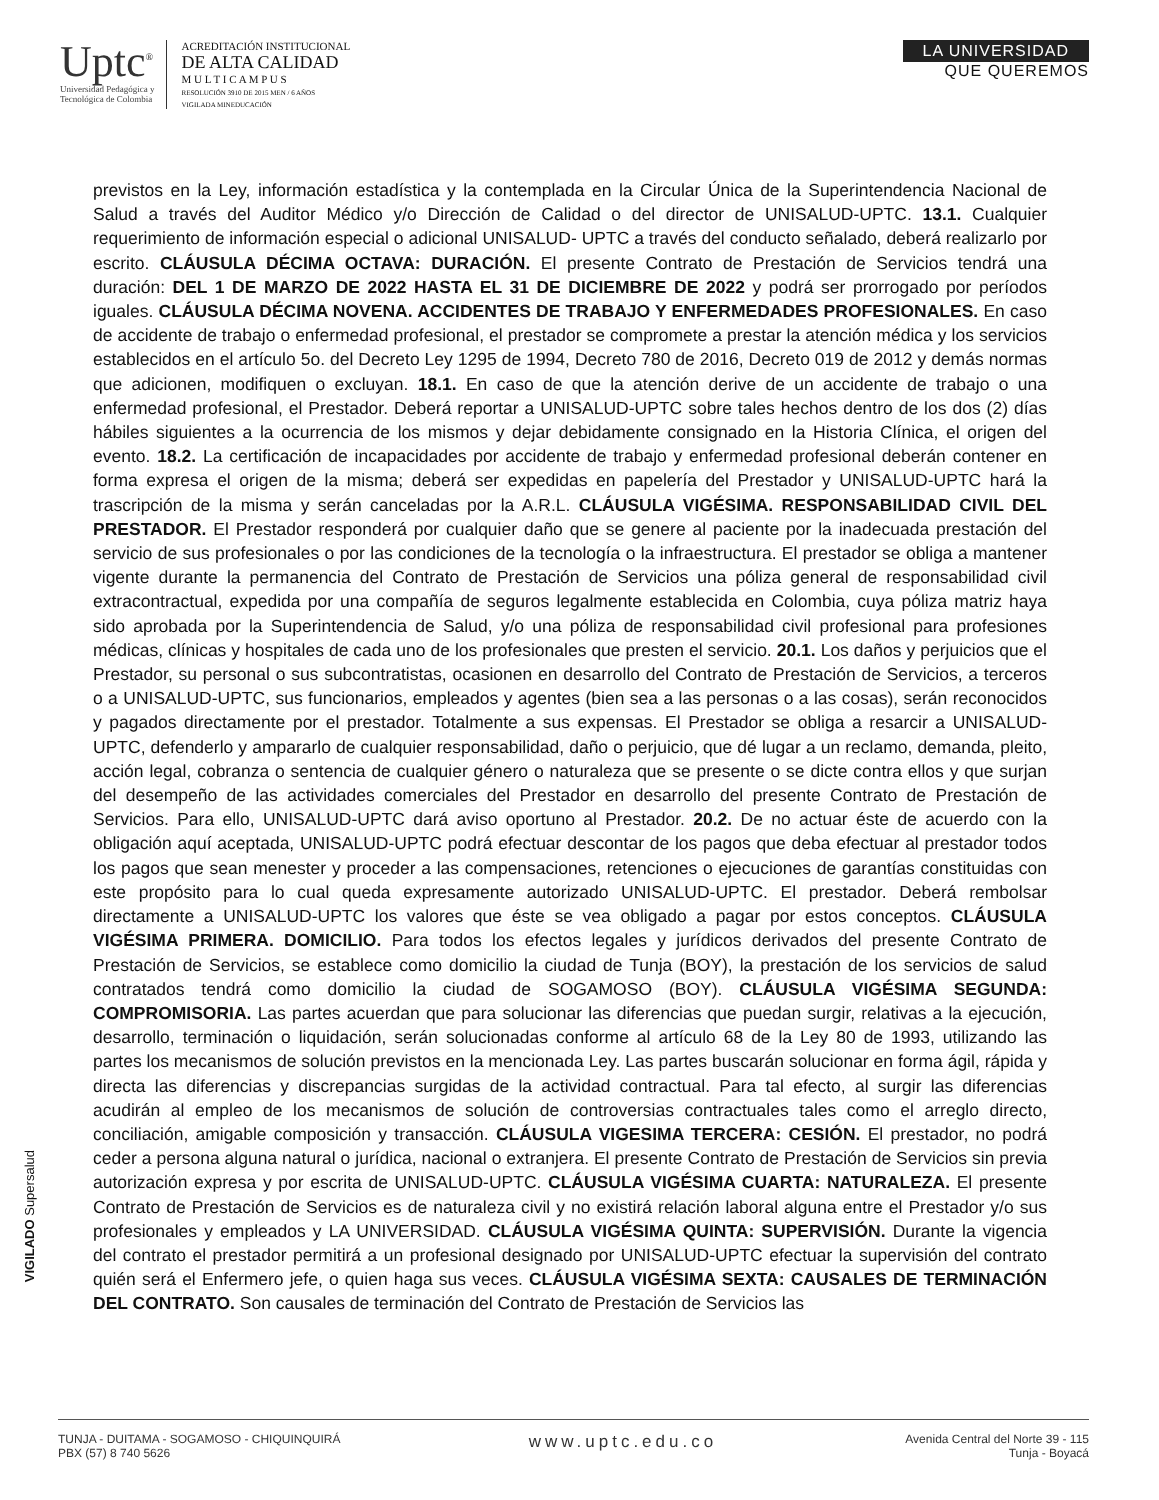Uptc<sup>®</sup>
Universidad Pedagógica y
Tecnológica de Colombia
ACREDITACIÓN INSTITUCIONAL
DE ALTA CALIDAD
M U L T I C A M P U S
RESOLUCIÓN 3910 DE 2015 MEN / 6 AÑOS
VIGILADA MINEDUCACIÓN
LA UNIVERSIDAD
QUE QUEREMOS
previstos en la Ley, información estadística y la contemplada en la Circular Única de la Superintendencia Nacional de Salud a través del Auditor Médico y/o Dirección de Calidad o del director de UNISALUD-UPTC. 13.1. Cualquier requerimiento de información especial o adicional UNISALUD- UPTC a través del conducto señalado, deberá realizarlo por escrito. CLÁUSULA DÉCIMA OCTAVA: DURACIÓN. El presente Contrato de Prestación de Servicios tendrá una duración: DEL 1 DE MARZO DE 2022 HASTA EL 31 DE DICIEMBRE DE 2022 y podrá ser prorrogado por períodos iguales. CLÁUSULA DÉCIMA NOVENA. ACCIDENTES DE TRABAJO Y ENFERMEDADES PROFESIONALES. En caso de accidente de trabajo o enfermedad profesional, el prestador se compromete a prestar la atención médica y los servicios establecidos en el artículo 5o. del Decreto Ley 1295 de 1994, Decreto 780 de 2016, Decreto 019 de 2012 y demás normas que adicionen, modifiquen o excluyan. 18.1. En caso de que la atención derive de un accidente de trabajo o una enfermedad profesional, el Prestador. Deberá reportar a UNISALUD-UPTC sobre tales hechos dentro de los dos (2) días hábiles siguientes a la ocurrencia de los mismos y dejar debidamente consignado en la Historia Clínica, el origen del evento. 18.2. La certificación de incapacidades por accidente de trabajo y enfermedad profesional deberán contener en forma expresa el origen de la misma; deberá ser expedidas en papelería del Prestador y UNISALUD-UPTC hará la trascripción de la misma y serán canceladas por la A.R.L. CLÁUSULA VIGÉSIMA. RESPONSABILIDAD CIVIL DEL PRESTADOR. El Prestador responderá por cualquier daño que se genere al paciente por la inadecuada prestación del servicio de sus profesionales o por las condiciones de la tecnología o la infraestructura. El prestador se obliga a mantener vigente durante la permanencia del Contrato de Prestación de Servicios una póliza general de responsabilidad civil extracontractual, expedida por una compañía de seguros legalmente establecida en Colombia, cuya póliza matriz haya sido aprobada por la Superintendencia de Salud, y/o una póliza de responsabilidad civil profesional para profesiones médicas, clínicas y hospitales de cada uno de los profesionales que presten el servicio. 20.1. Los daños y perjuicios que el Prestador, su personal o sus subcontratistas, ocasionen en desarrollo del Contrato de Prestación de Servicios, a terceros o a UNISALUD-UPTC, sus funcionarios, empleados y agentes (bien sea a las personas o a las cosas), serán reconocidos y pagados directamente por el prestador. Totalmente a sus expensas. El Prestador se obliga a resarcir a UNISALUD-UPTC, defenderlo y ampararlo de cualquier responsabilidad, daño o perjuicio, que dé lugar a un reclamo, demanda, pleito, acción legal, cobranza o sentencia de cualquier género o naturaleza que se presente o se dicte contra ellos y que surjan del desempeño de las actividades comerciales del Prestador en desarrollo del presente Contrato de Prestación de Servicios. Para ello, UNISALUD-UPTC dará aviso oportuno al Prestador. 20.2. De no actuar éste de acuerdo con la obligación aquí aceptada, UNISALUD-UPTC podrá efectuar descontar de los pagos que deba efectuar al prestador todos los pagos que sean menester y proceder a las compensaciones, retenciones o ejecuciones de garantías constituidas con este propósito para lo cual queda expresamente autorizado UNISALUD-UPTC. El prestador. Deberá rembolsar directamente a UNISALUD-UPTC los valores que éste se vea obligado a pagar por estos conceptos. CLÁUSULA VIGÉSIMA PRIMERA. DOMICILIO. Para todos los efectos legales y jurídicos derivados del presente Contrato de Prestación de Servicios, se establece como domicilio la ciudad de Tunja (BOY), la prestación de los servicios de salud contratados tendrá como domicilio la ciudad de SOGAMOSO (BOY). CLÁUSULA VIGÉSIMA SEGUNDA: COMPROMISORIA. Las partes acuerdan que para solucionar las diferencias que puedan surgir, relativas a la ejecución, desarrollo, terminación o liquidación, serán solucionadas conforme al artículo 68 de la Ley 80 de 1993, utilizando las partes los mecanismos de solución previstos en la mencionada Ley. Las partes buscarán solucionar en forma ágil, rápida y directa las diferencias y discrepancias surgidas de la actividad contractual. Para tal efecto, al surgir las diferencias acudirán al empleo de los mecanismos de solución de controversias contractuales tales como el arreglo directo, conciliación, amigable composición y transacción. CLÁUSULA VIGESIMA TERCERA: CESIÓN. El prestador, no podrá ceder a persona alguna natural o jurídica, nacional o extranjera. El presente Contrato de Prestación de Servicios sin previa autorización expresa y por escrita de UNISALUD-UPTC. CLÁUSULA VIGÉSIMA CUARTA: NATURALEZA. El presente Contrato de Prestación de Servicios es de naturaleza civil y no existirá relación laboral alguna entre el Prestador y/o sus profesionales y empleados y LA UNIVERSIDAD. CLÁUSULA VIGÉSIMA QUINTA: SUPERVISIÓN. Durante la vigencia del contrato el prestador permitirá a un profesional designado por UNISALUD-UPTC efectuar la supervisión del contrato quién será el Enfermero jefe, o quien haga sus veces. CLÁUSULA VIGÉSIMA SEXTA: CAUSALES DE TERMINACIÓN DEL CONTRATO. Son causales de terminación del Contrato de Prestación de Servicios las
VIGILADO Supersalud
TUNJA - DUITAMA - SOGAMOSO - CHIQUINQUIRÁ
PBX (57) 8 740 5626
www.uptc.edu.co
Avenida Central del Norte 39 - 115
Tunja - Boyacá